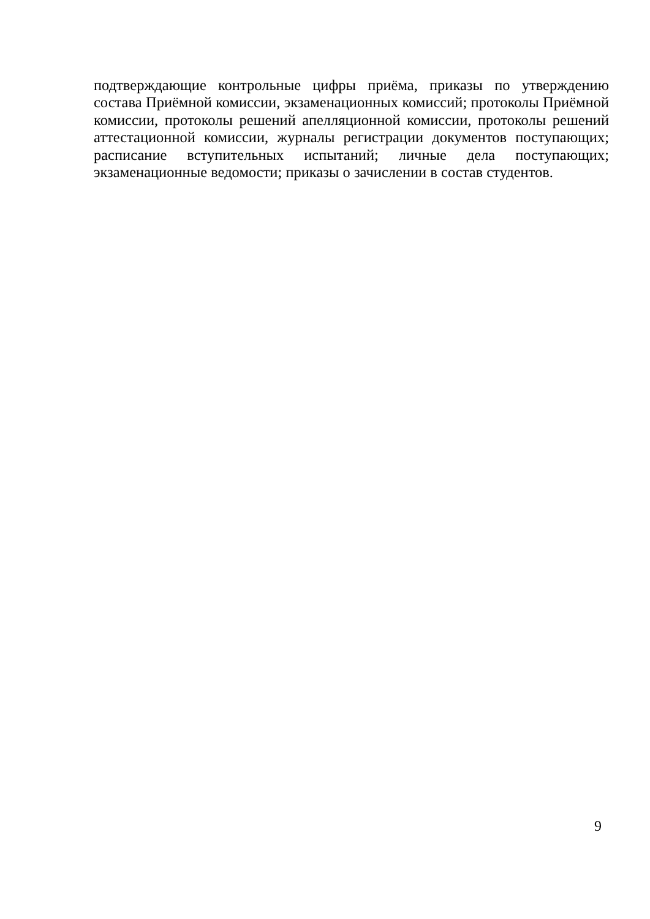подтверждающие контрольные цифры приёма, приказы по утверждению состава Приёмной комиссии, экзаменационных комиссий; протоколы Приёмной комиссии, протоколы решений апелляционной комиссии, протоколы решений аттестационной комиссии, журналы регистрации документов поступающих; расписание вступительных испытаний; личные дела поступающих; экзаменационные ведомости; приказы о зачислении в состав студентов.
9